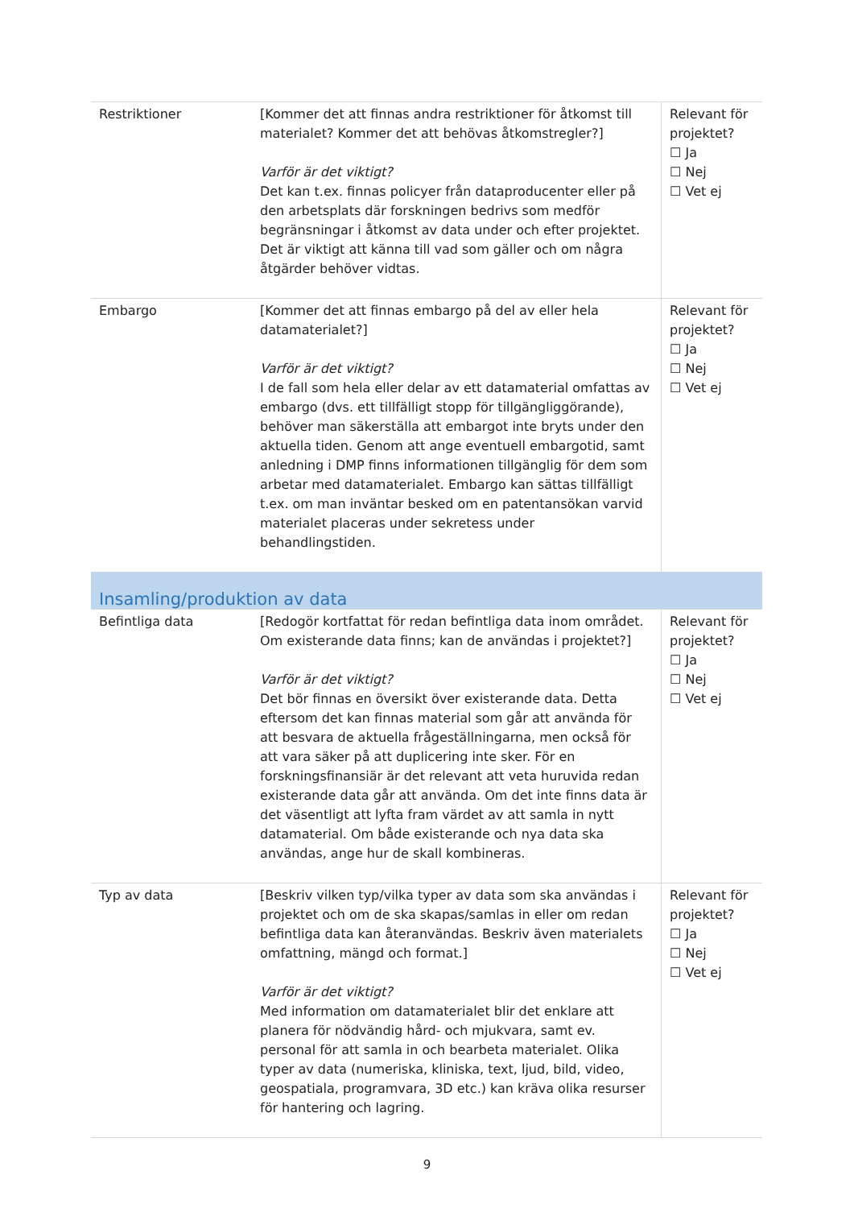| Restriktioner | [Kommer det att finnas andra restriktioner för åtkomst till materialet? Kommer det att behövas åtkomstregler?] Varför är det viktigt? Det kan t.ex. finnas policyer från dataproducenter eller på den arbetsplats där forskningen bedrivs som medför begränsningar i åtkomst av data under och efter projektet. Det är viktigt att känna till vad som gäller och om några åtgärder behöver vidtas. | Relevant för projektet? ☐ Ja ☐ Nej ☐ Vet ej |
| Embargo | [Kommer det att finnas embargo på del av eller hela datamaterialet?] Varför är det viktigt? I de fall som hela eller delar av ett datamaterial omfattas av embargo (dvs. ett tillfälligt stopp för tillgängliggörande), behöver man säkerställa att embargot inte bryts under den aktuella tiden. Genom att ange eventuell embargotid, samt anledning i DMP finns informationen tillgänglig för dem som arbetar med datamaterialet. Embargo kan sättas tillfälligt t.ex. om man inväntar besked om en patentansökan varvid materialet placeras under sekretess under behandlingstiden. | Relevant för projektet? ☐ Ja ☐ Nej ☐ Vet ej |
| Insamling/produktion av data | | |
| Befintliga data | [Redogör kortfattat för redan befintliga data inom området. Om existerande data finns; kan de användas i projektet?] Varför är det viktigt? Det bör finnas en översikt över existerande data. Detta eftersom det kan finnas material som går att använda för att besvara de aktuella frågeställningarna, men också för att vara säker på att duplicering inte sker. För en forskningsfinansiär är det relevant att veta huruvida redan existerande data går att använda. Om det inte finns data är det väsentligt att lyfta fram värdet av att samla in nytt datamaterial. Om både existerande och nya data ska användas, ange hur de skall kombineras. | Relevant för projektet? ☐ Ja ☐ Nej ☐ Vet ej |
| Typ av data | [Beskriv vilken typ/vilka typer av data som ska användas i projektet och om de ska skapas/samlas in eller om redan befintliga data kan återanvändas. Beskriv även materialets omfattning, mängd och format.] Varför är det viktigt? Med information om datamaterialet blir det enklare att planera för nödvändig hård- och mjukvara, samt ev. personal för att samla in och bearbeta materialet. Olika typer av data (numeriska, kliniska, text, ljud, bild, video, geospatiala, programvara, 3D etc.) kan kräva olika resurser för hantering och lagring. | Relevant för projektet? ☐ Ja ☐ Nej ☐ Vet ej |
9